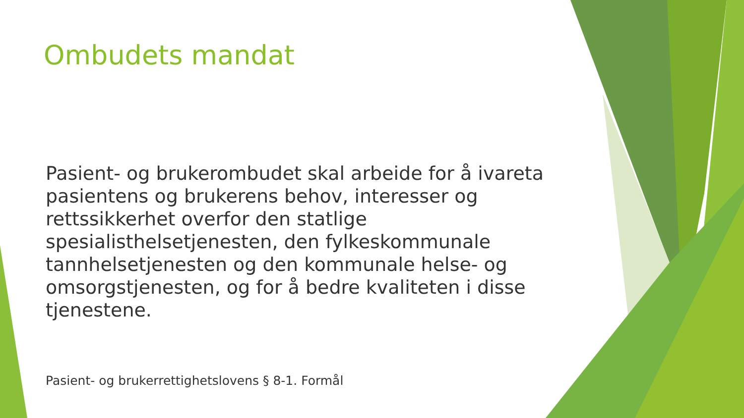Ombudets mandat
Pasient- og brukerombudet skal arbeide for å ivareta pasientens og brukerens behov, interesser og rettssikkerhet overfor den statlige spesialisthelsetjenesten, den fylkeskommunale tannhelsetjenesten og den kommunale helse- og omsorgstjenesten, og for å bedre kvaliteten i disse tjenestene.
Pasient- og brukerrettighetslovens § 8-1. Formål